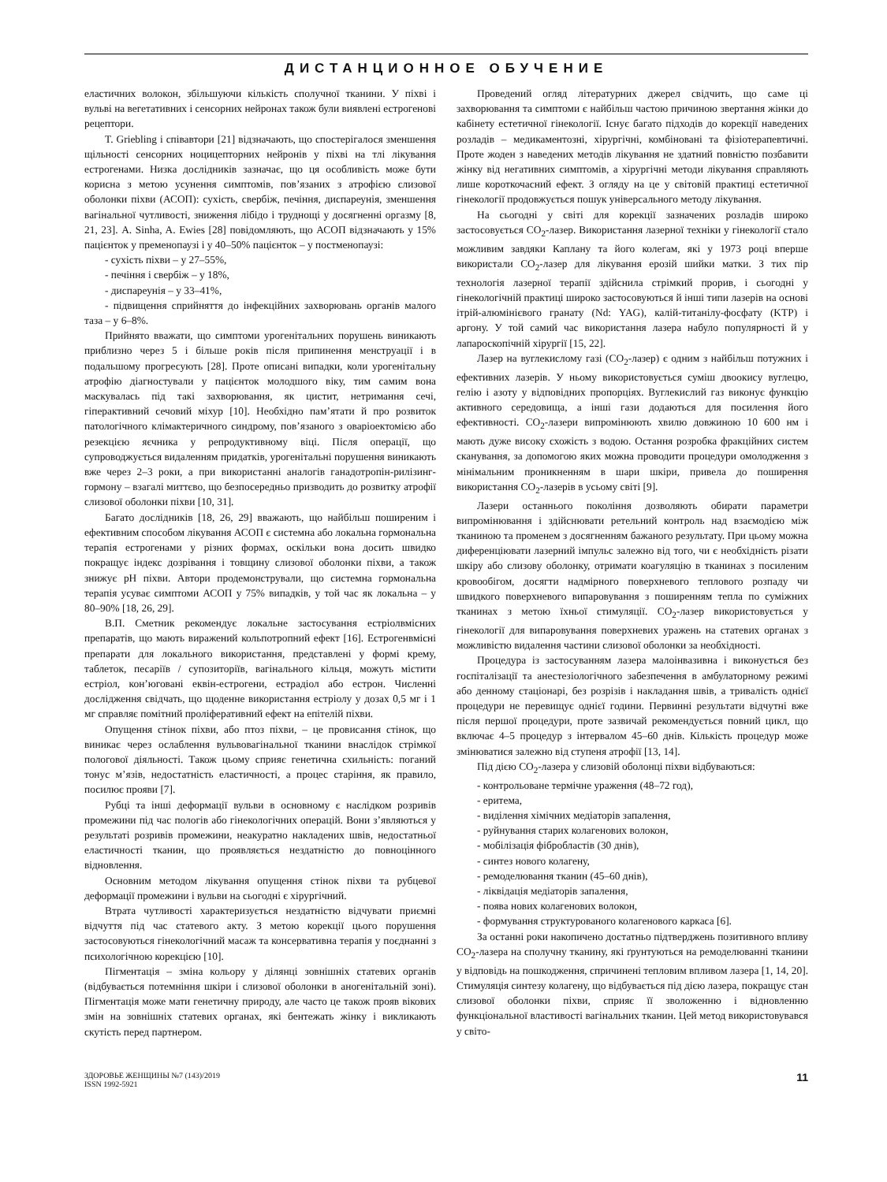ДИСТАНЦИОННОЕ ОБУЧЕНИЕ
еластичних волокон, збільшуючи кількість сполучної тканини. У піхві і вульві на вегетативних і сенсорних нейронах також були виявлені естрогенові рецептори.
T. Griebling і співавтори [21] відзначають, що спостерігалося зменшення щільності сенсорних ноцицепторних нейронів у піхві на тлі лікування естрогенами. Низка дослідників зазначає, що ця особливість може бути корисна з метою усунення симптомів, пов’язаних з атрофією слизової оболонки піхви (АСОП): сухість, свербіж, печіння, диспареунія, зменшення вагінальної чутливості, зниження лібідо і труднощі у досягненні оргазму [8, 21, 23]. A. Sinha, A. Ewies [28] повідомляють, що АСОП відзначають у 15% пацієнток у пременопаузі і у 40–50% пацієнток – у постменопаузі:
- сухість піхви – у 27–55%,
- печіння і свербіж – у 18%,
- диспареунія – у 33–41%,
- підвищення сприйняття до інфекційних захворювань органів малого таза – у 6–8%.
Прийнято вважати, що симптоми урогенітальних порушень виникають приблизно через 5 і більше років після припинення менструації і в подальшому прогресують [28]. Проте описані випадки, коли урогенітальну атрофію діагностували у пацієнток молодшого віку, тим самим вона маскувалась під такі захворювання, як цистит, нетримання сечі, гіперактивний сечовий міхур [10]. Необхідно пам’ятати й про розвиток патологічного клімактеричного синдрому, пов’язаного з оваріоектомією або резекцією яєчника у репродуктивному віці. Після операції, що супроводжується видаленням придатків, урогенітальні порушення виникають вже через 2–3 роки, а при використанні аналогів ганадотропін-рилізинг-гормону – взагалі миттєво, що безпосередньо призводить до розвитку атрофії слизової оболонки піхви [10, 31].
Багато дослідників [18, 26, 29] вважають, що найбільш поширеним і ефективним способом лікування АСОП є системна або локальна гормональна терапія естрогенами у різних формах, оскільки вона досить швидко покращує індекс дозрівання і товщину слизової оболонки піхви, а також знижує pH піхви. Автори продемонстрували, що системна гормональна терапія усуває симптоми АСОП у 75% випадків, у той час як локальна – у 80–90% [18, 26, 29].
В.П. Сметник рекомендує локальне застосування естріолвмісних препаратів, що мають виражений кольпотропний ефект [16]. Естрогенвмісні препарати для локального використання, представлені у формі крему, таблеток, песаріїв / супозиторіїв, вагінального кільця, можуть містити естріол, кон’юговані еквін-естрогени, естрадіол або естрон. Численні дослідження свідчать, що щоденне використання естріолу у дозах 0,5 мг і 1 мг справляє помітний проліферативний ефект на епітелій піхви.
Опущення стінок піхви, або птоз піхви, – це провисання стінок, що виникає через ослаблення вульвовагінальної тканини внаслідок стрімкої пологової діяльності. Також цьому сприяє генетична схильність: поганий тонус м’язів, недостатність еластичності, а процес старіння, як правило, посилює прояви [7].
Рубці та інші деформації вульви в основному є наслідком розривів промежини під час пологів або гінекологічних операцій. Вони з’являються у результаті розривів промежини, неакуратно накладених швів, недостатньої еластичності тканин, що проявляється нездатністю до повноцінного відновлення.
Основним методом лікування опущення стінок піхви та рубцевої деформації промежини і вульви на сьогодні є хірургічний.
Втрата чутливості характеризується нездатністю відчувати приємні відчуття під час статевого акту. З метою корекції цього порушення застосовуються гінекологічний масаж та консервативна терапія у поєднанні з психологічною корекцією [10].
Пігментація – зміна кольору у ділянці зовнішніх статевих органів (відбувається потемніння шкіри і слизової оболонки в аногенітальній зоні). Пігментація може мати генетичну природу, але часто це також прояв вікових змін на зовнішніх статевих органах, які бентежать жінку і викликають скутість перед партнером.
Проведений огляд літературних джерел свідчить, що саме ці захворювання та симптоми є найбільш частою причиною звертання жінки до кабінету естетичної гінекології. Існує багато підходів до корекції наведених розладів – медикаментозні, хірургічні, комбіновані та фізіотерапевтичні. Проте жоден з наведених методів лікування не здатний повністю позбавити жінку від негативних симптомів, а хірургічні методи лікування справляють лише короткочасний ефект. З огляду на це у світовій практиці естетичної гінекології продовжується пошук універсального методу лікування.
На сьогодні у світі для корекції зазначених розладів широко застосовується CO<sub>2</sub>-лазер. Використання лазерної техніки у гінекології стало можливим завдяки Каплану та його колегам, які у 1973 році вперше використали CO<sub>2</sub>-лазер для лікування ерозій шийки матки. З тих пір технологія лазерної терапії здійснила стрімкий прорив, і сьогодні у гінекологічній практиці широко застосовуються й інші типи лазерів на основі ітрій-алюмінієвого гранату (Nd: YAG), калій-титанілу-фосфату (KTP) і аргону. У той самий час використання лазера набуло популярності й у лапароскопічній хірургії [15, 22].
Лазер на вуглекислому газі (CO<sub>2</sub>-лазер) є одним з найбільш потужних і ефективних лазерів. У ньому використовується суміш двоокису вуглецю, гелію і азоту у відповідних пропорціях. Вуглекислий газ виконує функцію активного середовища, а інші гази додаються для посилення його ефективності. CO<sub>2</sub>-лазери випромінюють хвилю довжиною 10 600 нм і мають дуже високу схожість з водою. Остання розробка фракційних систем сканування, за допомогою яких можна проводити процедури омолодження з мінімальним проникненням в шари шкіри, привела до поширення використання CO<sub>2</sub>-лазерів в усьому світі [9].
Лазери останнього покоління дозволяють обирати параметри випромінювання і здійснювати ретельний контроль над взаємодією між тканиною та променем з досягненням бажаного результату. При цьому можна диференціювати лазерний імпульс залежно від того, чи є необхідність різати шкіру або слизову оболонку, отримати коагуляцію в тканинах з посиленим кровообігом, досягти надмірного поверхневого теплового розпаду чи швидкого поверхневого випаровування з поширенням тепла по суміжних тканинах з метою їхньої стимуляції. CO<sub>2</sub>-лазер використовується у гінекології для випаровування поверхневих уражень на статевих органах з можливістю видалення частини слизової оболонки за необхідності.
Процедура із застосуванням лазера малоінвазивна і виконується без госпіталізації та анестезіологічного забезпечення в амбулаторному режимі або денному стаціонарі, без розрізів і накладання швів, а тривалість однієї процедури не перевищує однієї години. Первинні результати відчутні вже після першої процедури, проте зазвичай рекомендується повний цикл, що включає 4–5 процедур з інтервалом 45–60 днів. Кількість процедур може змінюватися залежно від ступеня атрофії [13, 14].
Під дією CO<sub>2</sub>-лазера у слизовій оболонці піхви відбуваються:
- контрольоване термічне ураження (48–72 год),
- еритема,
- виділення хімічних медіаторів запалення,
- руйнування старих колагенових волокон,
- мобілізація фібробластів (30 днів),
- синтез нового колагену,
- ремоделювання тканин (45–60 днів),
- ліквідація медіаторів запалення,
- поява нових колагенових волокон,
- формування структурованого колагенового каркаса [6].
За останні роки накопичено достатньо підтверджень позитивного впливу CO<sub>2</sub>-лазера на сполучну тканину, які ґрунтуються на ремоделюванні тканини у відповідь на пошкодження, спричинені тепловим впливом лазера [1, 14, 20]. Стимуляція синтезу колагену, що відбувається під дією лазера, покращує стан слизової оболонки піхви, сприяє її зволоженню і відновленню функціональної властивості вагінальних тканин. Цей метод використовувався у світо-
ЗДОРОВЬЕ ЖЕНЩИНЫ №7 (143)/2019
ISSN 1992-5921
11